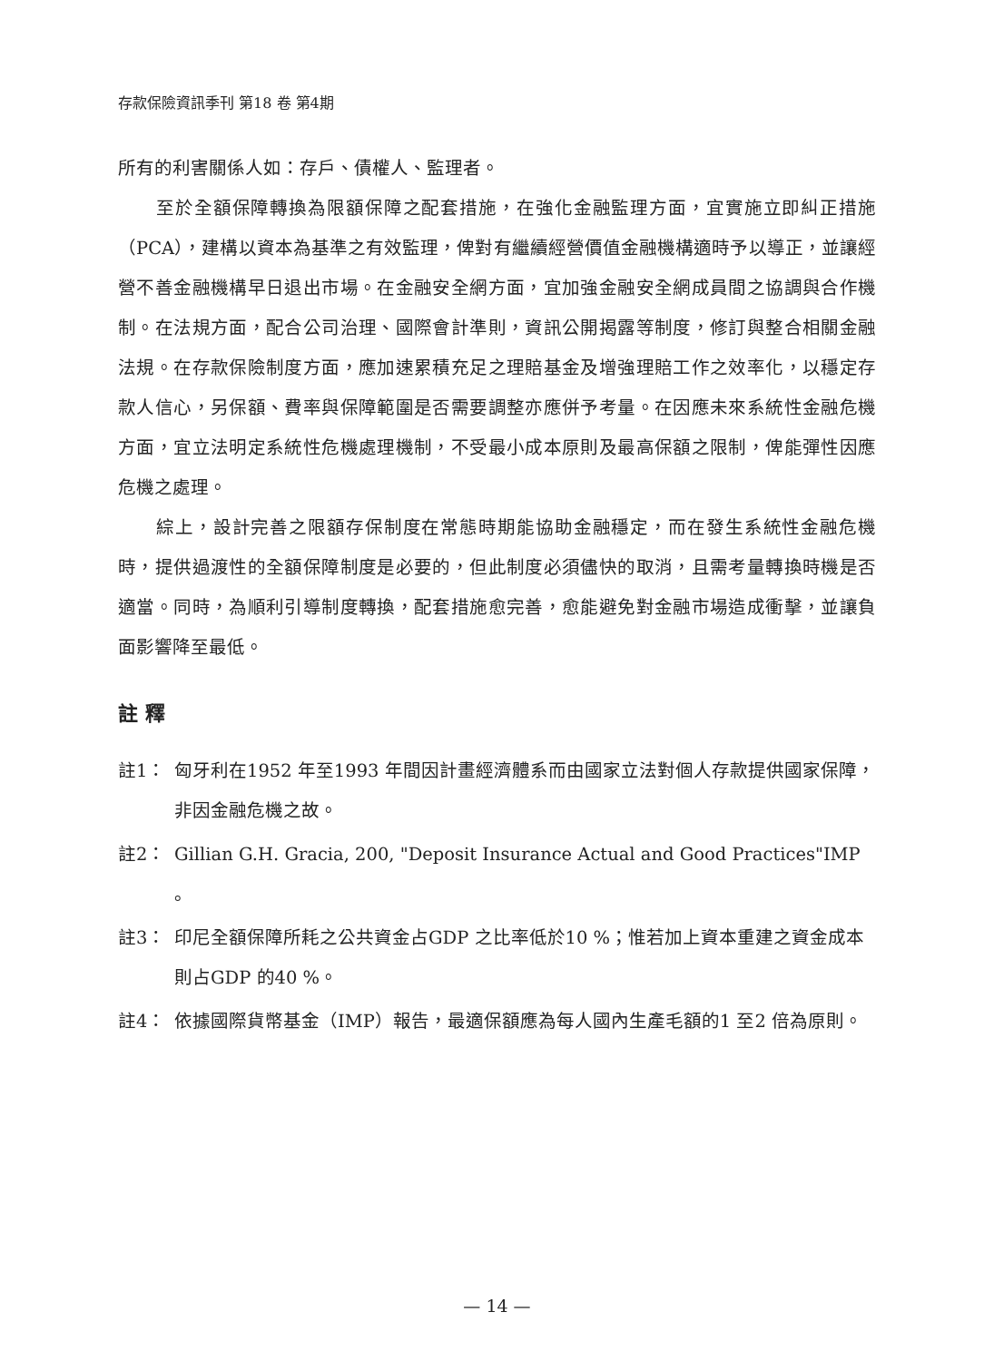存款保險資訊季刊 第18 卷 第4期
所有的利害關係人如：存戶、債權人、監理者。
至於全額保障轉換為限額保障之配套措施，在強化金融監理方面，宜實施立即糾正措施（PCA），建構以資本為基準之有效監理，俾對有繼續經營價值金融機構適時予以導正，並讓經營不善金融機構早日退出市場。在金融安全網方面，宜加強金融安全網成員間之協調與合作機制。在法規方面，配合公司治理、國際會計準則，資訊公開揭露等制度，修訂與整合相關金融法規。在存款保險制度方面，應加速累積充足之理賠基金及增強理賠工作之效率化，以穩定存款人信心，另保額、費率與保障範圍是否需要調整亦應併予考量。在因應未來系統性金融危機方面，宜立法明定系統性危機處理機制，不受最小成本原則及最高保額之限制，俾能彈性因應危機之處理。
綜上，設計完善之限額存保制度在常態時期能協助金融穩定，而在發生系統性金融危機時，提供過渡性的全額保障制度是必要的，但此制度必須儘快的取消，且需考量轉換時機是否適當。同時，為順利引導制度轉換，配套措施愈完善，愈能避免對金融市場造成衝擊，並讓負面影響降至最低。
註釋
註1： 匈牙利在1952 年至1993 年間因計畫經濟體系而由國家立法對個人存款提供國家保障，非因金融危機之故。
註2： Gillian G.H. Gracia, 200, "Deposit Insurance Actual and Good Practices"IMP 。
註3： 印尼全額保障所耗之公共資金占GDP 之比率低於10 %；惟若加上資本重建之資金成本則占GDP 的40 %。
註4： 依據國際貨幣基金（IMP）報告，最適保額應為每人國內生產毛額的1 至2 倍為原則。
— 14 —